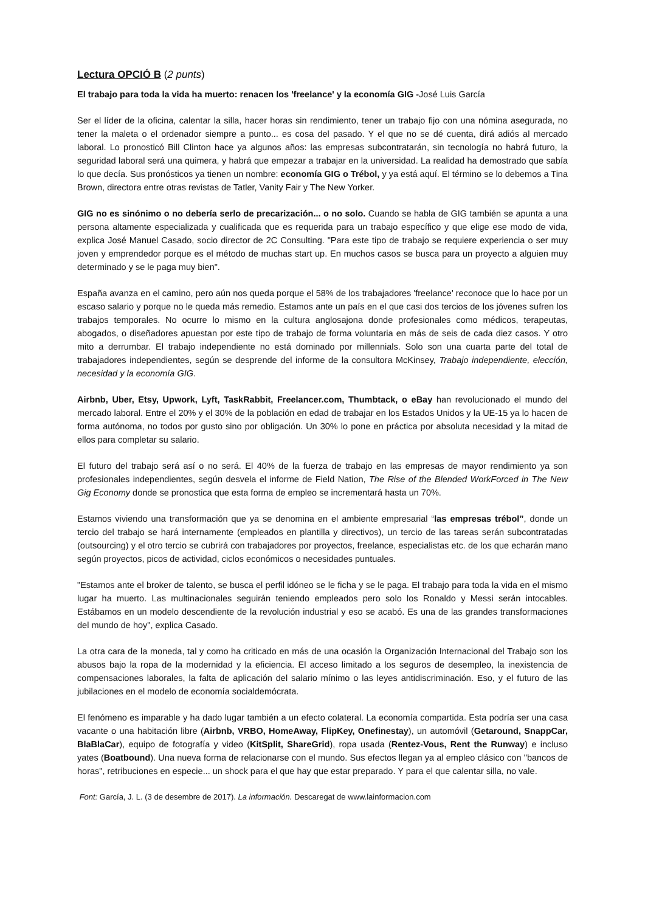Lectura OPCIÓ B (2 punts)
El trabajo para toda la vida ha muerto: renacen los 'freelance' y la economía GIG -José Luis García
Ser el líder de la oficina, calentar la silla, hacer horas sin rendimiento, tener un trabajo fijo con una nómina asegurada, no tener la maleta o el ordenador siempre a punto... es cosa del pasado. Y el que no se dé cuenta, dirá adiós al mercado laboral. Lo pronosticó Bill Clinton hace ya algunos años: las empresas subcontratarán, sin tecnología no habrá futuro, la seguridad laboral será una quimera, y habrá que empezar a trabajar en la universidad. La realidad ha demostrado que sabía lo que decía. Sus pronósticos ya tienen un nombre: economía GIG o Trébol, y ya está aquí. El término se lo debemos a Tina Brown, directora entre otras revistas de Tatler, Vanity Fair y The New Yorker.
GIG no es sinónimo o no debería serlo de precarización... o no solo. Cuando se habla de GIG también se apunta a una persona altamente especializada y cualificada que es requerida para un trabajo específico y que elige ese modo de vida, explica José Manuel Casado, socio director de 2C Consulting. "Para este tipo de trabajo se requiere experiencia o ser muy joven y emprendedor porque es el método de muchas start up. En muchos casos se busca para un proyecto a alguien muy determinado y se le paga muy bien".
España avanza en el camino, pero aún nos queda porque el 58% de los trabajadores 'freelance' reconoce que lo hace por un escaso salario y porque no le queda más remedio. Estamos ante un país en el que casi dos tercios de los jóvenes sufren los trabajos temporales. No ocurre lo mismo en la cultura anglosajona donde profesionales como médicos, terapeutas, abogados, o diseñadores apuestan por este tipo de trabajo de forma voluntaria en más de seis de cada diez casos. Y otro mito a derrumbar. El trabajo independiente no está dominado por millennials. Solo son una cuarta parte del total de trabajadores independientes, según se desprende del informe de la consultora McKinsey, Trabajo independiente, elección, necesidad y la economía GIG.
Airbnb, Uber, Etsy, Upwork, Lyft, TaskRabbit, Freelancer.com, Thumbtack, o eBay han revolucionado el mundo del mercado laboral. Entre el 20% y el 30% de la población en edad de trabajar en los Estados Unidos y la UE-15 ya lo hacen de forma autónoma, no todos por gusto sino por obligación. Un 30% lo pone en práctica por absoluta necesidad y la mitad de ellos para completar su salario.
El futuro del trabajo será así o no será. El 40% de la fuerza de trabajo en las empresas de mayor rendimiento ya son profesionales independientes, según desvela el informe de Field Nation, The Rise of the Blended WorkForced in The New Gig Economy donde se pronostica que esta forma de empleo se incrementará hasta un 70%.
Estamos viviendo una transformación que ya se denomina en el ambiente empresarial “las empresas trébol”, donde un tercio del trabajo se hará internamente (empleados en plantilla y directivos), un tercio de las tareas serán subcontratadas (outsourcing) y el otro tercio se cubrirá con trabajadores por proyectos, freelance, especialistas etc. de los que echarán mano según proyectos, picos de actividad, ciclos económicos o necesidades puntuales.
"Estamos ante el broker de talento, se busca el perfil idóneo se le ficha y se le paga. El trabajo para toda la vida en el mismo lugar ha muerto. Las multinacionales seguirán teniendo empleados pero solo los Ronaldo y Messi serán intocables. Estábamos en un modelo descendiente de la revolución industrial y eso se acabó. Es una de las grandes transformaciones del mundo de hoy", explica Casado.
La otra cara de la moneda, tal y como ha criticado en más de una ocasión la Organización Internacional del Trabajo son los abusos bajo la ropa de la modernidad y la eficiencia. El acceso limitado a los seguros de desempleo, la inexistencia de compensaciones laborales, la falta de aplicación del salario mínimo o las leyes antidiscriminación. Eso, y el futuro de las jubilaciones en el modelo de economía socialdemócrata.
El fenómeno es imparable y ha dado lugar también a un efecto colateral. La economía compartida. Esta podría ser una casa vacante o una habitación libre (Airbnb, VRBO, HomeAway, FlipKey, Onefinestay), un automóvil (Getaround, SnappCar, BlaBlaCar), equipo de fotografía y video (KitSplit, ShareGrid), ropa usada (Rentez-Vous, Rent the Runway) e incluso yates (Boatbound). Una nueva forma de relacionarse con el mundo. Sus efectos llegan ya al empleo clásico con "bancos de horas", retribuciones en especie... un shock para el que hay que estar preparado. Y para el que calentar silla, no vale.
Font: García, J. L. (3 de desembre de 2017). La información. Descaregat de www.lainformacion.com